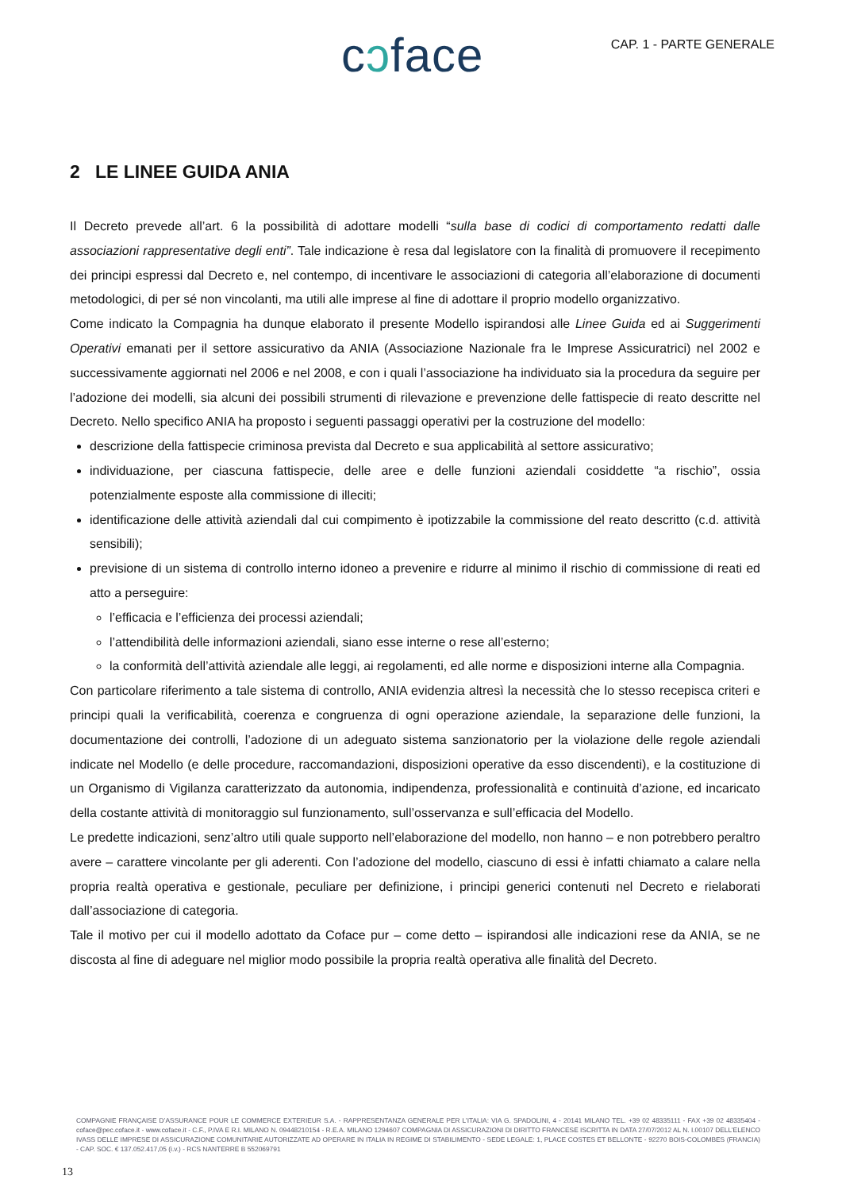cɔface
CAP. 1 - PARTE GENERALE
2 LE LINEE GUIDA ANIA
Il Decreto prevede all’art. 6 la possibilità di adottare modelli “sulla base di codici di comportamento redatti dalle associazioni rappresentative degli enti”. Tale indicazione è resa dal legislatore con la finalità di promuovere il recepimento dei principi espressi dal Decreto e, nel contempo, di incentivare le associazioni di categoria all’elaborazione di documenti metodologici, di per sé non vincolanti, ma utili alle imprese al fine di adottare il proprio modello organizzativo.
Come indicato la Compagnia ha dunque elaborato il presente Modello ispirandosi alle Linee Guida ed ai Suggerimenti Operativi emanati per il settore assicurativo da ANIA (Associazione Nazionale fra le Imprese Assicuratrici) nel 2002 e successivamente aggiornati nel 2006 e nel 2008, e con i quali l’associazione ha individuato sia la procedura da seguire per l’adozione dei modelli, sia alcuni dei possibili strumenti di rilevazione e prevenzione delle fattispecie di reato descritte nel Decreto. Nello specifico ANIA ha proposto i seguenti passaggi operativi per la costruzione del modello:
descrizione della fattispecie criminosa prevista dal Decreto e sua applicabilità al settore assicurativo;
individuazione, per ciascuna fattispecie, delle aree e delle funzioni aziendali cosiddette “a rischio”, ossia potenzialmente esposte alla commissione di illeciti;
identificazione delle attività aziendali dal cui compimento è ipotizzabile la commissione del reato descritto (c.d. attività sensibili);
previsione di un sistema di controllo interno idoneo a prevenire e ridurre al minimo il rischio di commissione di reati ed atto a perseguire:
l’efficacia e l’efficienza dei processi aziendali;
l’attendibilità delle informazioni aziendali, siano esse interne o rese all’esterno;
la conformità dell’attività aziendale alle leggi, ai regolamenti, ed alle norme e disposizioni interne alla Compagnia.
Con particolare riferimento a tale sistema di controllo, ANIA evidenzia altresì la necessità che lo stesso recepisca criteri e principi quali la verificabilità, coerenza e congruenza di ogni operazione aziendale, la separazione delle funzioni, la documentazione dei controlli, l’adozione di un adeguato sistema sanzionatorio per la violazione delle regole aziendali indicate nel Modello (e delle procedure, raccomandazioni, disposizioni operative da esso discendenti), e la costituzione di un Organismo di Vigilanza caratterizzato da autonomia, indipendenza, professionalità e continuità d’azione, ed incaricato della costante attività di monitoraggio sul funzionamento, sull’osservanza e sull’efficacia del Modello.
Le predette indicazioni, senz’altro utili quale supporto nell’elaborazione del modello, non hanno – e non potrebbero peraltro avere – carattere vincolante per gli aderenti. Con l’adozione del modello, ciascuno di essi è infatti chiamato a calare nella propria realtà operativa e gestionale, peculiare per definizione, i principi generici contenuti nel Decreto e rielaborati dall’associazione di categoria.
Tale il motivo per cui il modello adottato da Coface pur – come detto – ispirandosi alle indicazioni rese da ANIA, se ne discosta al fine di adeguare nel miglior modo possibile la propria realtà operativa alle finalità del Decreto.
COMPAGNIE FRANÇAISE D’ASSURANCE POUR LE COMMERCE EXTERIEUR S.A. - RAPPRESENTANZA GENERALE PER L’ITALIA: VIA G. SPADOLINI, 4 - 20141 MILANO TEL. +39 02 48335111 - FAX +39 02 48335404 - coface@pec.coface.it - www.coface.it - C.F., P.IVA E R.I. MILANO N. 09448210154 - R.E.A. MILANO 1294607 COMPAGNIA DI ASSICURAZIONI DI DIRITTO FRANCESE ISCRITTA IN DATA 27/07/2012 AL N. I.00107 DELL’ELENCO IVASS DELLE IMPRESE DI ASSICURAZIONE COMUNITARIE AUTORIZZATE AD OPERARE IN ITALIA IN REGIME DI STABILIMENTO - SEDE LEGALE: 1, PLACE COSTES ET BELLONTE - 92270 BOIS-COLOMBES (FRANCIA) - CAP. SOC. € 137.052.417,05 (i.v.) - RCS NANTERRE B 552069791
13